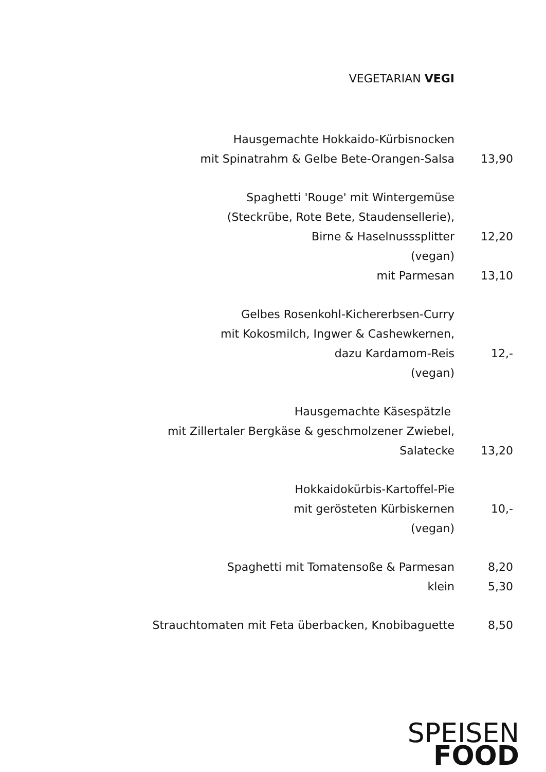VEGETARIAN VEGI
Hausgemachte Hokkaido-Kürbisnocken
mit Spinatrahm & Gelbe Bete-Orangen-Salsa 13,90
Spaghetti 'Rouge' mit Wintergemüse
(Steckrübe, Rote Bete, Staudensellerie),
Birne & Haselnusssplitter 12,20
(vegan)
mit Parmesan 13,10
Gelbes Rosenkohl-Kichererbsen-Curry
mit Kokosmilch, Ingwer & Cashewkernen,
dazu Kardamom-Reis 12,-
(vegan)
Hausgemachte Käsespätzle
mit Zillertaler Bergkäse & geschmolzener Zwiebel,
Salatecke 13,20
Hokkaidokürbis-Kartoffel-Pie
mit gerösteten Kürbiskernen 10,-
(vegan)
Spaghetti mit Tomatensoße & Parmesan 8,20
klein 5,30
Strauchtomaten mit Feta überbacken, Knobibaguette 8,50
SPEISEN
FOOD